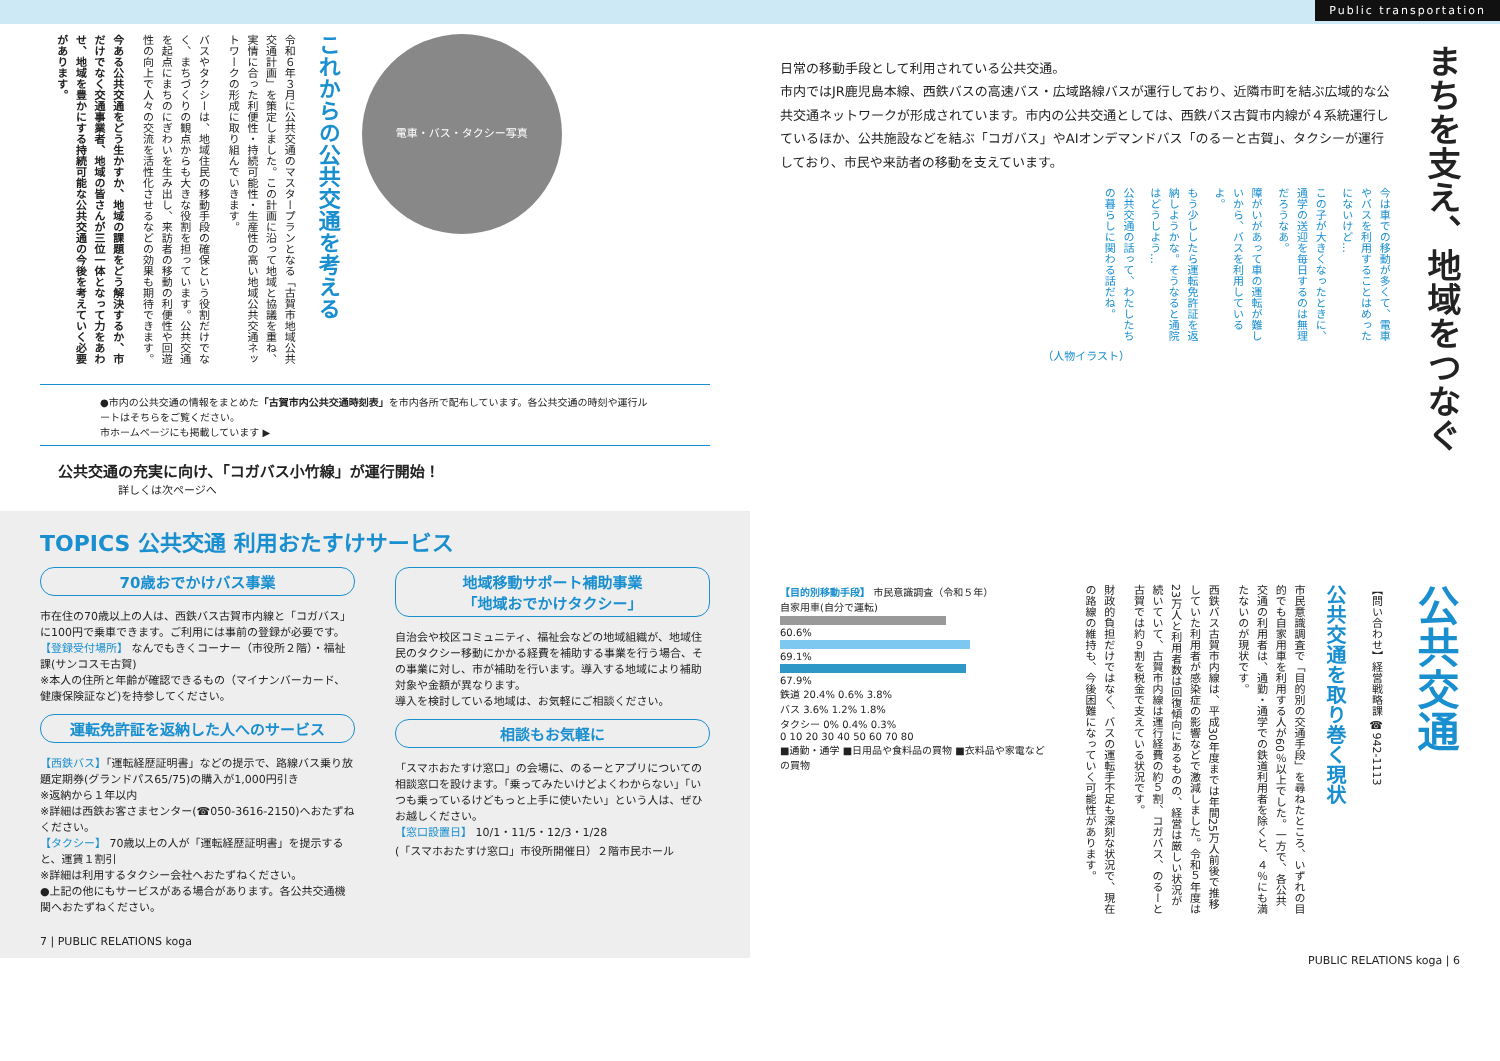これからの公共交通を考える
令和６年３月に公共交通のマスタープランとなる「古賀市地域公共交通計画」を策定しました。この計画に沿って地域と協議を重ね、実情に合った利便性・持続可能性・生産性の高い地域公共交通ネットワークの形成に取り組んでいきます。
バスやタクシーは、地域住民の移動手段の確保という役割だけでなく、まちづくりの観点からも大きな役割を担っています。公共交通を起点にまちのにぎわいを生み出し、来訪者の移動の利便性や回遊性の向上で人々の交流を活性化させるなどの効果も期待できます。
今ある公共交通をどう生かすか、地域の課題をどう解決するか、市だけでなく交通事業者、地域の皆さんが三位一体となって力をあわせ、地域を豊かにする持続可能な公共交通の今後を考えていく必要があります。
電車・バス・タクシー写真
●市内の公共交通の情報をまとめた「古賀市内公共交通時刻表」を市内各所で配布しています。各公共交通の時刻や運行ルートはそちらをご覧ください。
市ホームページにも掲載しています ▶
公共交通の充実に向け、「コガバス小竹線」が運行開始！
詳しくは次ページへ
TOPICS 公共交通 利用おたすけサービス
70歳おでかけバス事業
市在住の70歳以上の人は、西鉄バス古賀市内線と「コガバス」に100円で乗車できます。ご利用には事前の登録が必要です。
【登録受付場所】 なんでもきくコーナー（市役所２階）・福祉課(サンコスモ古賀)
※本人の住所と年齢が確認できるもの（マイナンバーカード、健康保険証など)を持参してください。
運転免許証を返納した人へのサービス
【西鉄バス】「運転経歴証明書」などの提示で、路線バス乗り放題定期券(グランドパス65/75)の購入が1,000円引き
※返納から１年以内
※詳細は西鉄お客さまセンター(☎050-3616-2150)へおたずねください。
【タクシー】 70歳以上の人が「運転経歴証明書」を提示すると、運賃１割引
※詳細は利用するタクシー会社へおたずねください。
●上記の他にもサービスがある場合があります。各公共交通機関へおたずねください。
地域移動サポート補助事業
「地域おでかけタクシー」
自治会や校区コミュニティ、福祉会などの地域組織が、地域住民のタクシー移動にかかる経費を補助する事業を行う場合、その事業に対し、市が補助を行います。導入する地域により補助対象や金額が異なります。
導入を検討している地域は、お気軽にご相談ください。
相談もお気軽に
「スマホおたすけ窓口」の会場に、のるーとアプリについての相談窓口を設けます。「乗ってみたいけどよくわからない」「いつも乗っているけどもっと上手に使いたい」という人は、ぜひお越しください。
【窓口設置日】 10/1・11/5・12/3・1/28
(「スマホおたすけ窓口」市役所開催日）２階市民ホール
7 | PUBLIC RELATIONS koga
Public transportation
日常の移動手段として利用されている公共交通。
市内ではJR鹿児島本線、西鉄バスの高速バス・広域路線バスが運行しており、近隣市町を結ぶ広域的な公共交通ネットワークが形成されています。市内の公共交通としては、西鉄バス古賀市内線が４系統運行しているほか、公共施設などを結ぶ「コガバス」やAIオンデマンドバス「のるーと古賀」、タクシーが運行しており、市民や来訪者の移動を支えています。
今は車での移動が多くて、電車やバスを利用することはめったにないけど…
この子が大きくなったときに、通学の送迎を毎日するのは無理だろうなあ。
障がいがあって車の運転が難しいから、バスを利用しているよ。
もう少ししたら運転免許証を返納しようかな。そうなると通院はどうしよう…
公共交通の話って、わたしたちの暮らしに関わる話だね。
（人物イラスト）
まちを支え、地域をつなぐ
公共交通
【問い合わせ】経営戦略課 ☎942-1113
公共交通を取り巻く現状
市民意識調査で「目的別の交通手段」を尋ねたところ、いずれの目的でも自家用車を利用する人が60％以上でした。一方で、各公共交通の利用者は、通勤・通学での鉄道利用者を除くと、４％にも満たないのが現状です。
西鉄バス古賀市内線は、平成30年度までは年間25万人前後で推移していた利用者が感染症の影響などで激減しました。令和５年度は23万人と利用者数は回復傾向にあるものの、経営は厳しい状況が続いていて、古賀市内線は運行経費の約５割、コガバス、のるーと古賀では約９割を税金で支えている状況です。
財政的負担だけではなく、バスの運転手不足も深刻な状況で、現在の路線の維持も、今後困難になっていく可能性があります。
【目的別移動手段】 市民意識調査（令和５年）
自家用車(自分で運転)
60.6%
69.1%
67.9%
鉄道 20.4% 0.6% 3.8%
バス 3.6% 1.2% 1.8%
タクシー 0% 0.4% 0.3%
0 10 20 30 40 50 60 70 80
■通勤・通学 ■日用品や食料品の買物 ■衣料品や家電などの買物
PUBLIC RELATIONS koga | 6